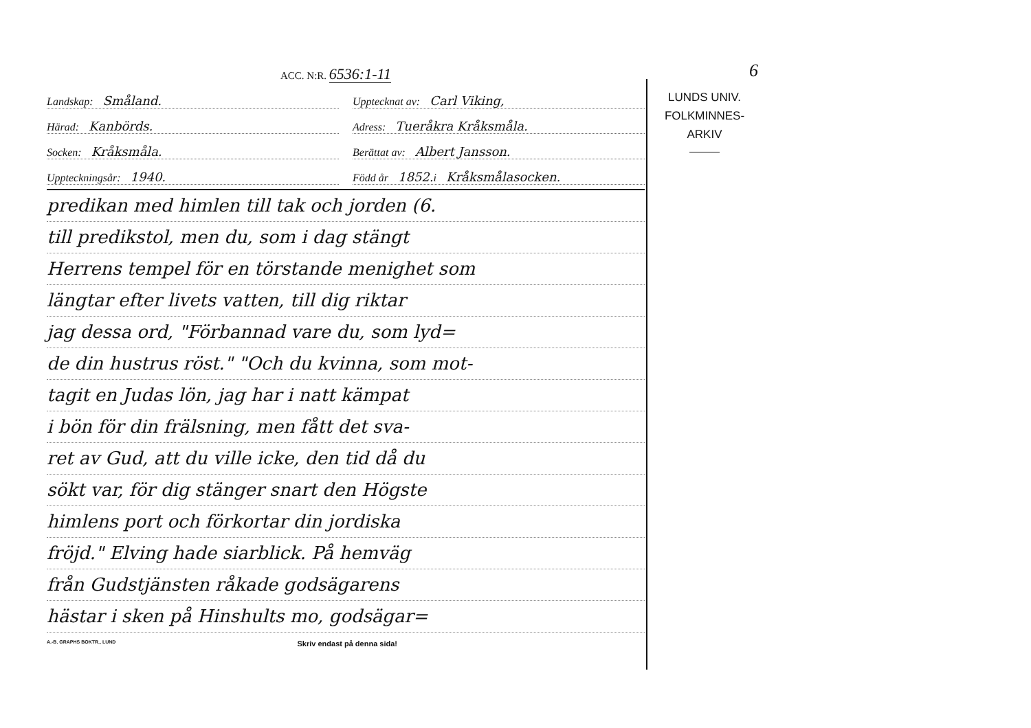6
ACC. N:R. 6536:1-11
Landskap: Småland. Upptecknat av: Carl Viking,
Härad: Kanbörds. Adress: Tueråkra Kråksmåla.
Socken: Kråksmåla. Berättat av: Albert Jansson.
Uppteckningsår: 1940. Född år 1852. i Kråksmålasocken.
predikan med himlen till tak och jorden (6.
till predikstol, men du, som i dag stängt
Herrens tempel för en törstande menighet som
längtar efter livets vatten, till dig riktar
jag dessa ord, "Förbannad vare du, som lyd=
de din hustrus röst." "Och du kvinna, som mot-
tagit en Judas lön, jag har i natt kämpat
i bön för din frälsning, men fått det sva-
ret av Gud, att du ville icke, den tid då du
sökt var, för dig stänger snart den Högste
himlens port och förkortar din jordiska
fröjd." Elving hade siarblick. På hemväg
från Gudstjänsten råkade godsägarens
hästar i sken på Hinshults mo, godsägar=
A.-B. GRAPHS BOKTR., LUND Skriv endast på denna sida!
LUNDS UNIV.
FOLKMINNES-
ARKIV